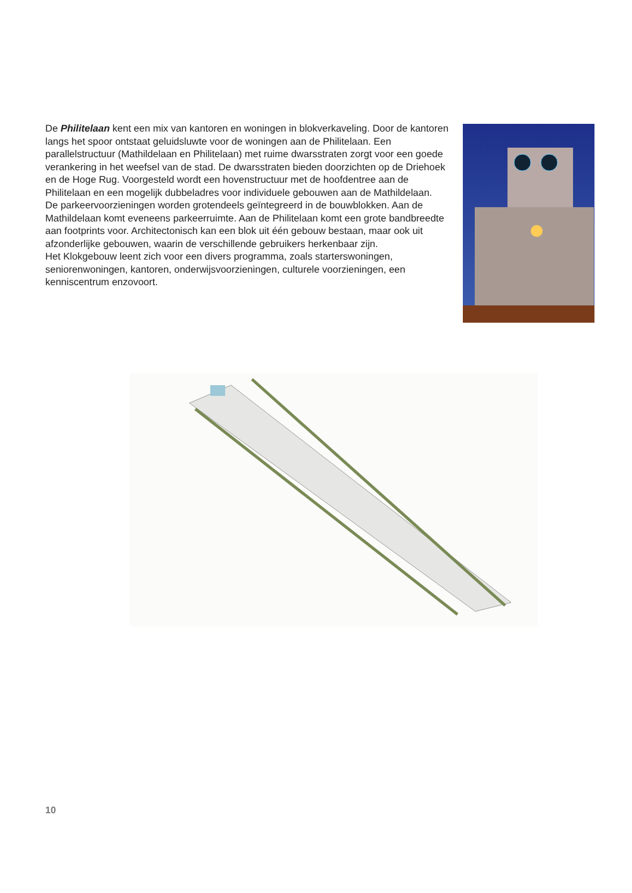De Philitelaan kent een mix van kantoren en woningen in blokverkaveling. Door de kantoren langs het spoor ontstaat geluidsluwte voor de woningen aan de Philitelaan. Een parallelstructuur (Mathildelaan en Philitelaan) met ruime dwarsstraten zorgt voor een goede verankering in het weefsel van de stad. De dwarsstraten bieden doorzichten op de Driehoek en de Hoge Rug. Voorgesteld wordt een hovenstructuur met de hoofdentree aan de Philitelaan en een mogelijk dubbeladres voor individuele gebouwen aan de Mathildelaan.
De parkeervoorzieningen worden grotendeels geïntegreerd in de bouwblokken. Aan de Mathildelaan komt eveneens parkeerruimte. Aan de Philitelaan komt een grote bandbreedte aan footprints voor. Architectonisch kan een blok uit één gebouw bestaan, maar ook uit afzonderlijke gebouwen, waarin de verschillende gebruikers herkenbaar zijn.
Het Klokgebouw leent zich voor een divers programma, zoals starterswoningen, seniorenwoningen, kantoren, onderwijsvoorzieningen, culturele voorzieningen, een kenniscentrum enzovoort.
10